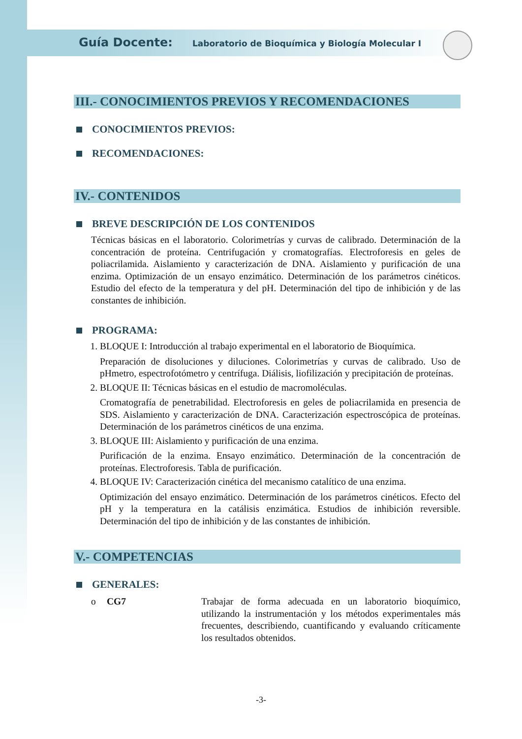Guía Docente: Laboratorio de Bioquímica y Biología Molecular I
III.- CONOCIMIENTOS PREVIOS Y RECOMENDACIONES
CONOCIMIENTOS PREVIOS:
RECOMENDACIONES:
IV.- CONTENIDOS
BREVE DESCRIPCIÓN DE LOS CONTENIDOS
Técnicas básicas en el laboratorio. Colorimetrías y curvas de calibrado. Determinación de la concentración de proteína. Centrifugación y cromatografías. Electroforesis en geles de poliacrilamida. Aislamiento y caracterización de DNA. Aislamiento y purificación de una enzima. Optimización de un ensayo enzimático. Determinación de los parámetros cinéticos. Estudio del efecto de la temperatura y del pH. Determinación del tipo de inhibición y de las constantes de inhibición.
PROGRAMA:
1. BLOQUE I: Introducción al trabajo experimental en el laboratorio de Bioquímica.
Preparación de disoluciones y diluciones. Colorimetrías y curvas de calibrado. Uso de pHmetro, espectrofotómetro y centrífuga. Diálisis, liofilización y precipitación de proteínas.
2. BLOQUE II: Técnicas básicas en el estudio de macromoléculas.
Cromatografía de penetrabilidad. Electroforesis en geles de poliacrilamida en presencia de SDS. Aislamiento y caracterización de DNA. Caracterización espectroscópica de proteínas. Determinación de los parámetros cinéticos de una enzima.
3. BLOQUE III: Aislamiento y purificación de una enzima.
Purificación de la enzima. Ensayo enzimático. Determinación de la concentración de proteínas. Electroforesis. Tabla de purificación.
4. BLOQUE IV: Caracterización cinética del mecanismo catalítico de una enzima.
Optimización del ensayo enzimático. Determinación de los parámetros cinéticos. Efecto del pH y la temperatura en la catálisis enzimática. Estudios de inhibición reversible. Determinación del tipo de inhibición y de las constantes de inhibición.
V.- COMPETENCIAS
GENERALES:
o CG7 Trabajar de forma adecuada en un laboratorio bioquímico, utilizando la instrumentación y los métodos experimentales más frecuentes, describiendo, cuantificando y evaluando críticamente los resultados obtenidos.
-3-